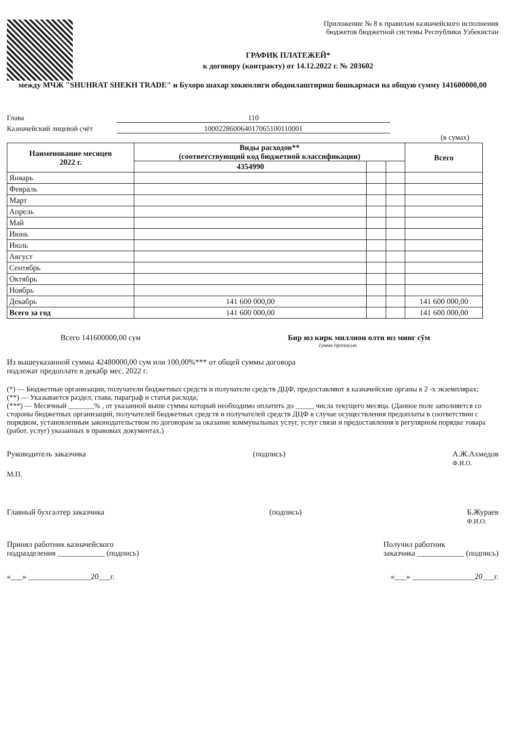Приложение № 8 к правилам казначейского исполнения
бюджетов бюджетной системы Республики Узбекистан
ГРАФИК ПЛАТЕЖЕЙ*
к договору (контракту) от 14.12.2022 г. № 203602
между МЧЖ "SHUHRAT SHEKH TRADE" и Бухоро шахар хокимлиги ободонлаштириш бошкармаси на общую сумму 141600000,00
Глава 110
Казначейский лицевой счёт 100022860064017065100110001
(в сумах)
| Наименование месяцев 2022 г. | Виды расходов** (соответствующий код бюджетной классификации) | | | Всего |
| --- | --- | --- | --- | --- |
| | 4354990 | | | |
| Январь | | | | |
| Февраль | | | | |
| Март | | | | |
| Апрель | | | | |
| Май | | | | |
| Июнь | | | | |
| Июль | | | | |
| Август | | | | |
| Сентябрь | | | | |
| Октябрь | | | | |
| Ноябрь | | | | |
| Декабрь | 141 600 000,00 | | | 141 600 000,00 |
| Всего за год | 141 600 000,00 | | | 141 600 000,00 |
Всего 141600000,00 сум Бир юз кирк миллион олти юз минг сўм
сумма прописью
Из вышеуказанной суммы 42480000,00 сум или 100,00%*** от общей суммы договора
подлежат предоплате в декабр мес. 2022 г.
(*) — Бюджетные организации, получатели бюджетных средств и получатели средств ДЦФ, предоставляют в казначейские органы в 2 -х экземплярах;
(**) — Указывается раздел, глава, параграф и статья расхода;
(***) — Месячный _______% , от указанной выше суммы который необходимо оплатить до _____ числа текущего месяца. (Данное поле заполняется со стороны бюджетных организаций, получателей бюджетных средств и получателей средств ДЦФ в случае осуществления предоплаты в соответствии с порядком, установленным законодательством по договорам за оказание коммунальных услуг, услуг связи и предоставления в регулярном порядке товара (работ, услуг) указанных в правовых документах.)
Руководитель заказчика (подпись) А.Ж.Ахмедов
Ф.И.О.
М.П.
Главный бухгалтер заказчика (подпись) Б.Жураев
Ф.И.О.
Принял работник казначейского
подразделения ____________ (подпись) Получил работник
заказчика ____________ (подпись)
«___» ________________20___г. «___» ________________20___г.